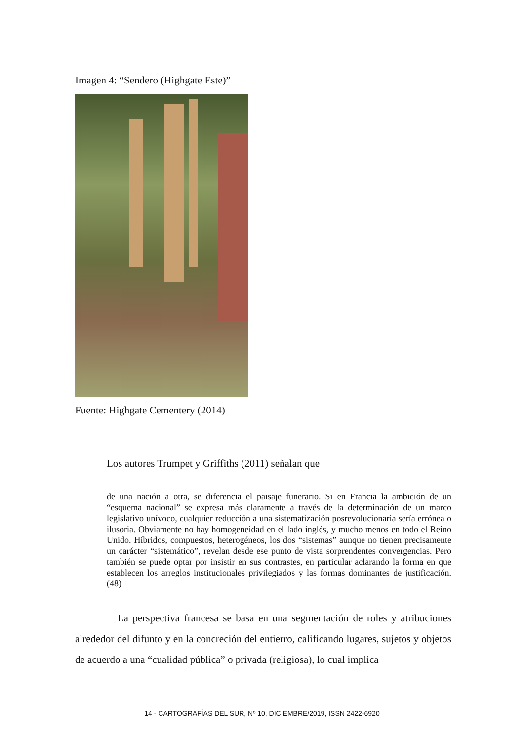Imagen 4: “Sendero (Highgate Este)”
Fuente: Highgate Cementery (2014)
Los autores Trumpet y Griffiths (2011) señalan que
de una nación a otra, se diferencia el paisaje funerario. Si en Francia la ambición de un “esquema nacional” se expresa más claramente a través de la determinación de un marco legislativo unívoco, cualquier reducción a una sistematización posrevolucionaria sería errónea o ilusoria. Obviamente no hay homogeneidad en el lado inglés, y mucho menos en todo el Reino Unido. Híbridos, compuestos, heterogéneos, los dos “sistemas” aunque no tienen precisamente un carácter “sistemático”, revelan desde ese punto de vista sorprendentes convergencias. Pero también se puede optar por insistir en sus contrastes, en particular aclarando la forma en que establecen los arreglos institucionales privilegiados y las formas dominantes de justificación. (48)
La perspectiva francesa se basa en una segmentación de roles y atribuciones alrededor del difunto y en la concreción del entierro, calificando lugares, sujetos y objetos de acuerdo a una “cualidad pública” o privada (religiosa), lo cual implica
14 - CARTOGRAFÍAS DEL SUR, Nº 10, DICIEMBRE/2019, ISSN 2422-6920